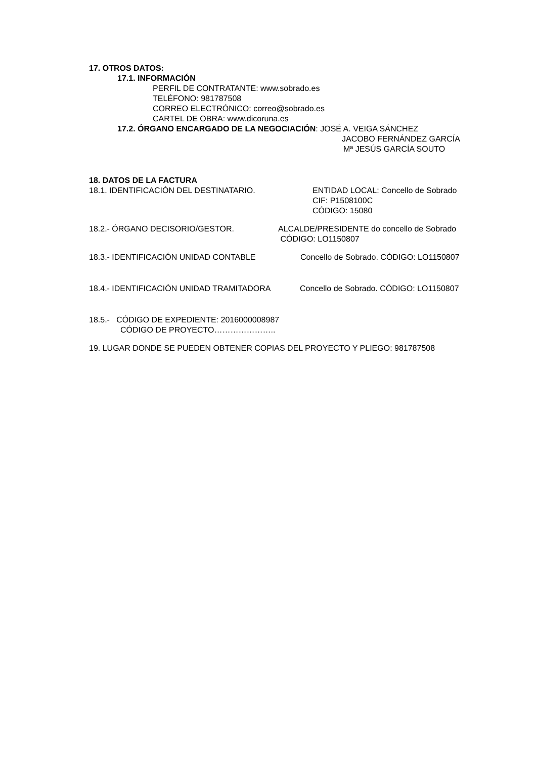17. OTROS DATOS:
17.1. INFORMACIÓN
PERFIL DE CONTRATANTE: www.sobrado.es
TELÉFONO: 981787508
CORREO ELECTRÓNICO: correo@sobrado.es
CARTEL DE OBRA: www.dicoruna.es
17.2. ÓRGANO ENCARGADO DE LA NEGOCIACIÓN: JOSÉ A. VEIGA SÁNCHEZ
JACOBO FERNÁNDEZ GARCÍA
Mª JESÚS GARCÍA SOUTO
18. DATOS DE LA FACTURA
18.1. IDENTIFICACIÓN DEL DESTINATARIO. ENTIDAD LOCAL: Concello de Sobrado
CIF: P1508100C
CÓDIGO: 15080
18.2.- ÓRGANO DECISORIO/GESTOR. ALCALDE/PRESIDENTE do concello de Sobrado
CÓDIGO: LO1150807
18.3.- IDENTIFICACIÓN UNIDAD CONTABLE Concello de Sobrado. CÓDIGO: LO1150807
18.4.- IDENTIFICACIÓN UNIDAD TRAMITADORA Concello de Sobrado. CÓDIGO: LO1150807
18.5.- CÓDIGO DE EXPEDIENTE: 2016000008987
CÓDIGO DE PROYECTO…………………..
19. LUGAR DONDE SE PUEDEN OBTENER COPIAS DEL PROYECTO Y PLIEGO: 981787508